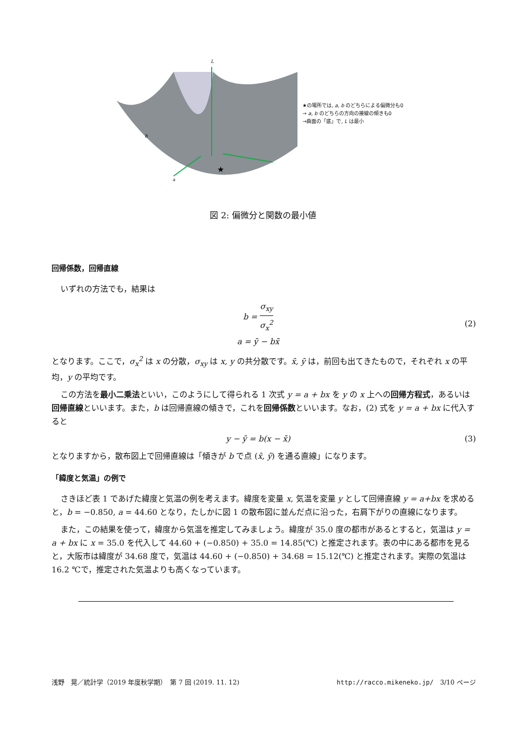L
b
a
★
★の場所では, a, b のどちらによる偏微分も0
→ a, b のどちらの方向の接線の傾きも0
→曲面の「底」で, L は最小
図 2: 偏微分と関数の最小値
回帰係数，回帰直線
いずれの方法でも，結果は
b = σ<sub>xy</sub> σ<sub>x</sub><sup>2</sup>
a = ȳ − bx̄
(2)
となります。ここで，σ<sub>x</sub><sup>2</sup> は x の分散，σ<sub>xy</sub> は x, y の共分散です。x̄, ȳ は，前回も出てきたもので，それぞれ x の平均，y の平均です。
この方法を最小二乗法といい，このようにして得られる 1 次式 y = a + bx を y の x 上への回帰方程式，あるいは回帰直線といいます。また，b は回帰直線の傾きで，これを回帰係数といいます。なお，(2) 式を y = a + bx に代入すると
y − ȳ = b(x − x̄) (3)
となりますから，散布図上で回帰直線は「傾きが b で点 (x̄, ȳ) を通る直線」になります。
「緯度と気温」の例で
さきほど表 1 であげた緯度と気温の例を考えます。緯度を変量 x, 気温を変量 y として回帰直線 y = a+bx を求めると，b = −0.850, a = 44.60 となり，たしかに図 1 の散布図に並んだ点に沿った，右肩下がりの直線になります。
また，この結果を使って，緯度から気温を推定してみましょう。緯度が 35.0 度の都市があるとすると，気温は y = a + bx に x = 35.0 を代入して 44.60 + (−0.850) + 35.0 = 14.85(℃) と推定されます。表の中にある都市を見ると，大阪市は緯度が 34.68 度で，気温は 44.60 + (−0.850) + 34.68 = 15.12(℃) と推定されます。実際の気温は 16.2 ℃で，推定された気温よりも高くなっています。
浅野　晃／統計学（2019 年度秋学期）　第 7 回 (2019. 11. 12) http://racco.mikeneko.jp/　3/10 ページ